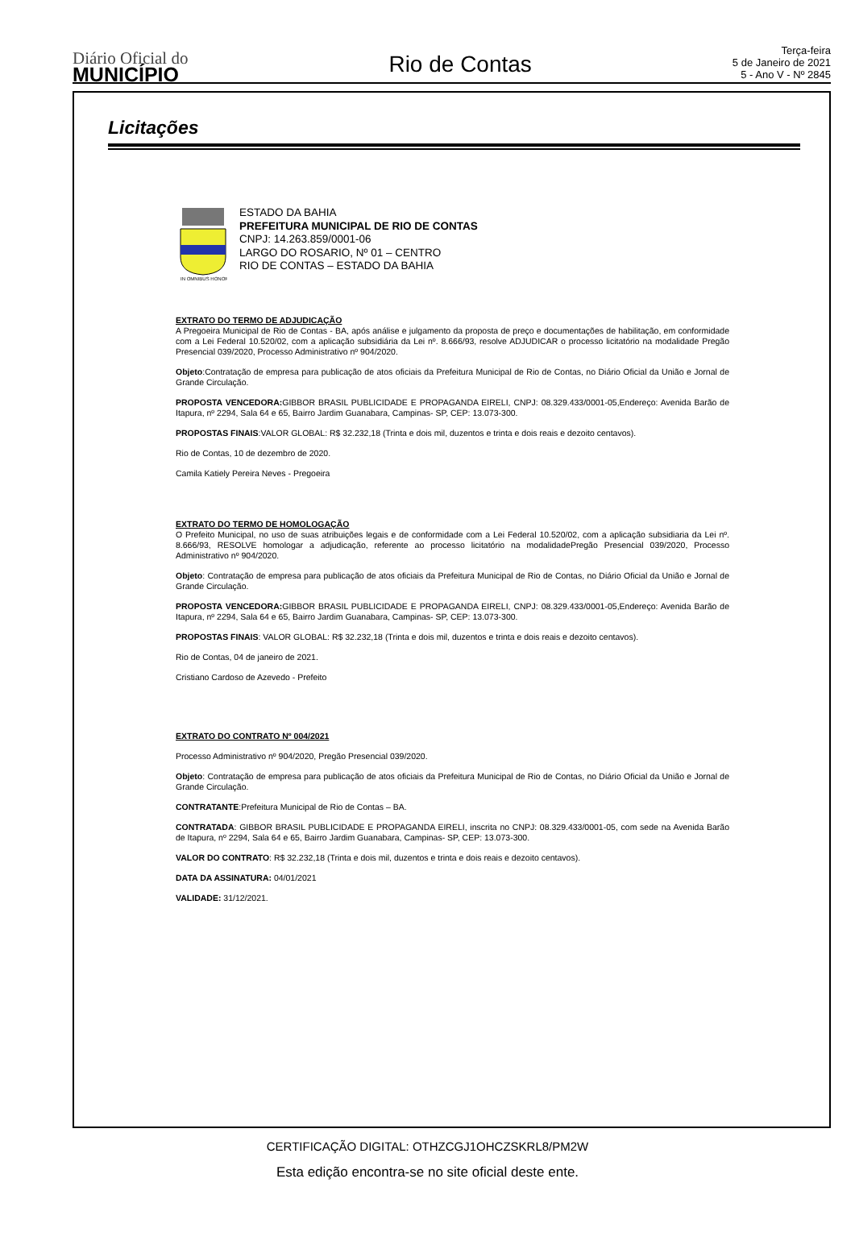Diário Oficial do
MUNICÍPIO
Rio de Contas
Terça-feira
5 de Janeiro de 2021
5 - Ano V - Nº 2845
Licitações
IN OMNIBUS HONOR
ESTADO DA BAHIA
PREFEITURA MUNICIPAL DE RIO DE CONTAS
CNPJ: 14.263.859/0001-06
LARGO DO ROSARIO, Nº 01 – CENTRO
RIO DE CONTAS – ESTADO DA BAHIA
EXTRATO DO TERMO DE ADJUDICAÇÃO
A Pregoeira Municipal de Rio de Contas - BA, após análise e julgamento da proposta de preço e documentações de habilitação, em conformidade com a Lei Federal 10.520/02, com a aplicação subsidiária da Lei nº. 8.666/93, resolve ADJUDICAR o processo licitatório na modalidade Pregão Presencial 039/2020, Processo Administrativo nº 904/2020.
Objeto:Contratação de empresa para publicação de atos oficiais da Prefeitura Municipal de Rio de Contas, no Diário Oficial da União e Jornal de Grande Circulação.
PROPOSTA VENCEDORA: GIBBOR BRASIL PUBLICIDADE E PROPAGANDA EIRELI, CNPJ: 08.329.433/0001-05,Endereço: Avenida Barão de Itapura, nº 2294, Sala 64 e 65, Bairro Jardim Guanabara, Campinas- SP, CEP: 13.073-300.
PROPOSTAS FINAIS:VALOR GLOBAL: R$ 32.232,18 (Trinta e dois mil, duzentos e trinta e dois reais e dezoito centavos).
Rio de Contas, 10 de dezembro de 2020.
Camila Katiely Pereira Neves - Pregoeira
EXTRATO DO TERMO DE HOMOLOGAÇÃO
O Prefeito Municipal, no uso de suas atribuições legais e de conformidade com a Lei Federal 10.520/02, com a aplicação subsidiaria da Lei nº. 8.666/93, RESOLVE homologar a adjudicação, referente ao processo licitatório na modalidadePregão Presencial 039/2020, Processo Administrativo nº 904/2020.
Objeto: Contratação de empresa para publicação de atos oficiais da Prefeitura Municipal de Rio de Contas, no Diário Oficial da União e Jornal de Grande Circulação.
PROPOSTA VENCEDORA: GIBBOR BRASIL PUBLICIDADE E PROPAGANDA EIRELI, CNPJ: 08.329.433/0001-05,Endereço: Avenida Barão de Itapura, nº 2294, Sala 64 e 65, Bairro Jardim Guanabara, Campinas- SP, CEP: 13.073-300.
PROPOSTAS FINAIS: VALOR GLOBAL: R$ 32.232,18 (Trinta e dois mil, duzentos e trinta e dois reais e dezoito centavos).
Rio de Contas, 04 de janeiro de 2021.
Cristiano Cardoso de Azevedo - Prefeito
EXTRATO DO CONTRATO Nº 004/2021
Processo Administrativo nº 904/2020, Pregão Presencial 039/2020.
Objeto: Contratação de empresa para publicação de atos oficiais da Prefeitura Municipal de Rio de Contas, no Diário Oficial da União e Jornal de Grande Circulação.
CONTRATANTE:Prefeitura Municipal de Rio de Contas – BA.
CONTRATADA: GIBBOR BRASIL PUBLICIDADE E PROPAGANDA EIRELI, inscrita no CNPJ: 08.329.433/0001-05, com sede na Avenida Barão de Itapura, nº 2294, Sala 64 e 65, Bairro Jardim Guanabara, Campinas- SP, CEP: 13.073-300.
VALOR DO CONTRATO: R$ 32.232,18 (Trinta e dois mil, duzentos e trinta e dois reais e dezoito centavos).
DATA DA ASSINATURA: 04/01/2021
VALIDADE: 31/12/2021.
CERTIFICAÇÃO DIGITAL: OTHZCGJ1OHCZSKRL8/PM2W
Esta edição encontra-se no site oficial deste ente.